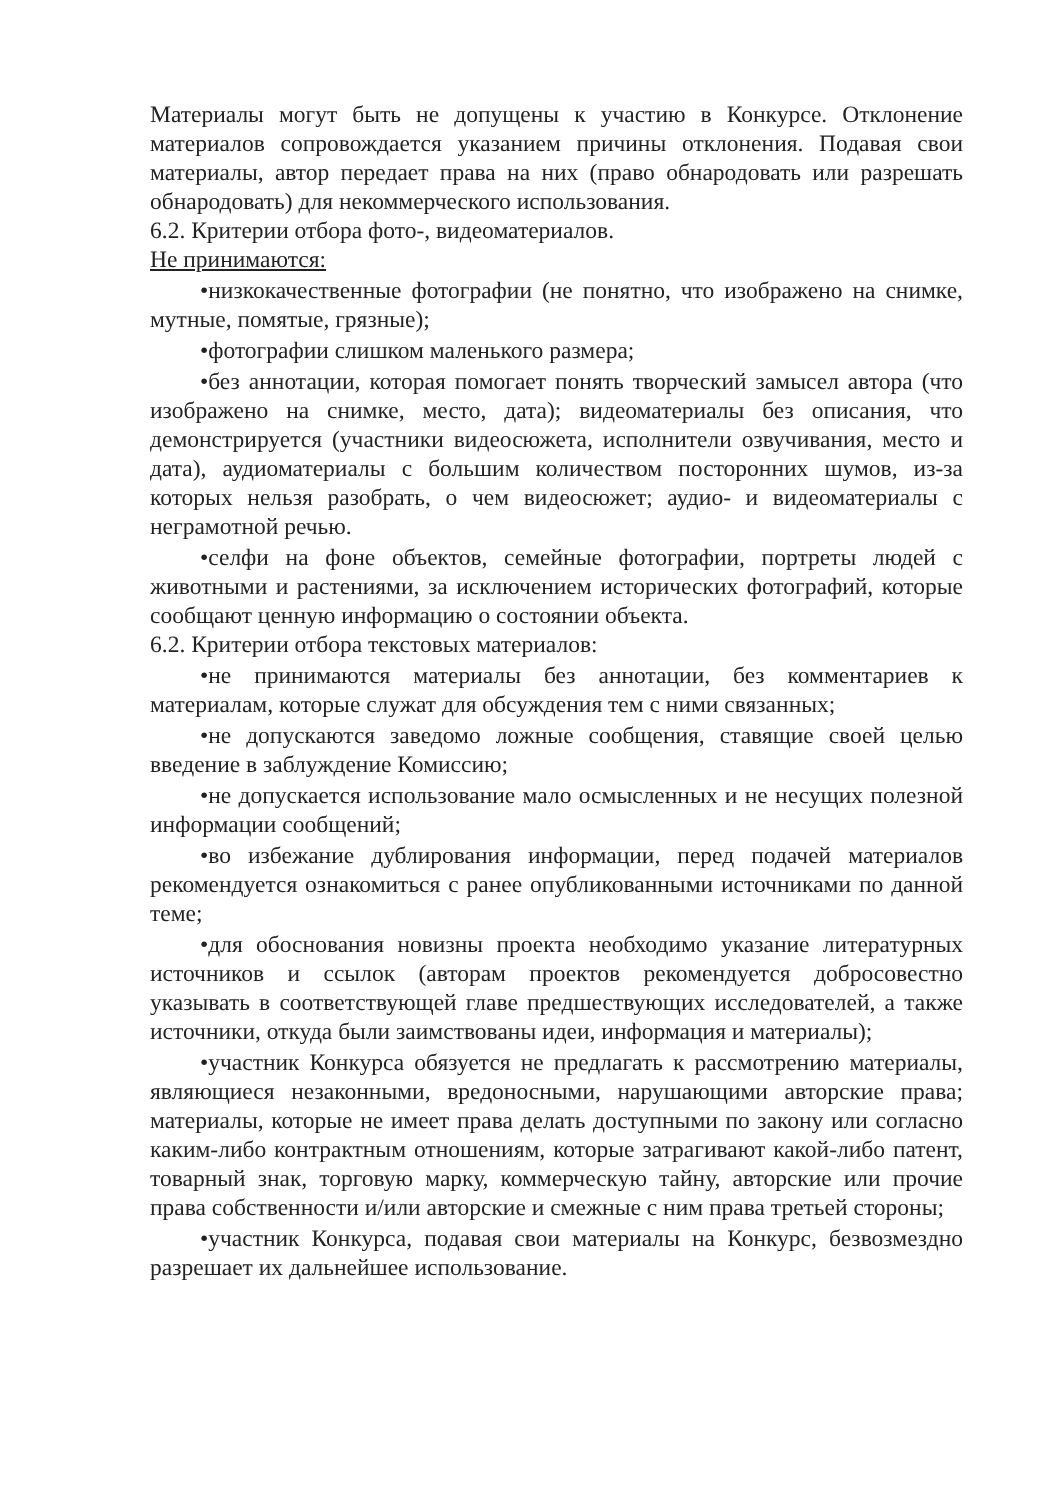Материалы могут быть не допущены к участию в Конкурсе. Отклонение материалов сопровождается указанием причины отклонения. Подавая свои материалы, автор передает права на них (право обнародовать или разрешать обнародовать) для некоммерческого использования.
6.2. Критерии отбора фото-, видеоматериалов.
Не принимаются:
•низкокачественные фотографии (не понятно, что изображено на снимке, мутные, помятые, грязные);
•фотографии слишком маленького размера;
•без аннотации, которая помогает понять творческий замысел автора (что изображено на снимке, место, дата); видеоматериалы без описания, что демонстрируется (участники видеосюжета, исполнители озвучивания, место и дата), аудиоматериалы с большим количеством посторонних шумов, из-за которых нельзя разобрать, о чем видеосюжет; аудио- и видеоматериалы с неграмотной речью.
•селфи на фоне объектов, семейные фотографии, портреты людей с животными и растениями, за исключением исторических фотографий, которые сообщают ценную информацию о состоянии объекта.
6.2. Критерии отбора текстовых материалов:
•не принимаются материалы без аннотации, без комментариев к материалам, которые служат для обсуждения тем с ними связанных;
•не допускаются заведомо ложные сообщения, ставящие своей целью введение в заблуждение Комиссию;
•не допускается использование мало осмысленных и не несущих полезной информации сообщений;
•во избежание дублирования информации, перед подачей материалов рекомендуется ознакомиться с ранее опубликованными источниками по данной теме;
•для обоснования новизны проекта необходимо указание литературных источников и ссылок (авторам проектов рекомендуется добросовестно указывать в соответствующей главе предшествующих исследователей, а также источники, откуда были заимствованы идеи, информация и материалы);
•участник Конкурса обязуется не предлагать к рассмотрению материалы, являющиеся незаконными, вредоносными, нарушающими авторские права; материалы, которые не имеет права делать доступными по закону или согласно каким-либо контрактным отношениям, которые затрагивают какой-либо патент, товарный знак, торговую марку, коммерческую тайну, авторские или прочие права собственности и/или авторские и смежные с ним права третьей стороны;
•участник Конкурса, подавая свои материалы на Конкурс, безвозмездно разрешает их дальнейшее использование.